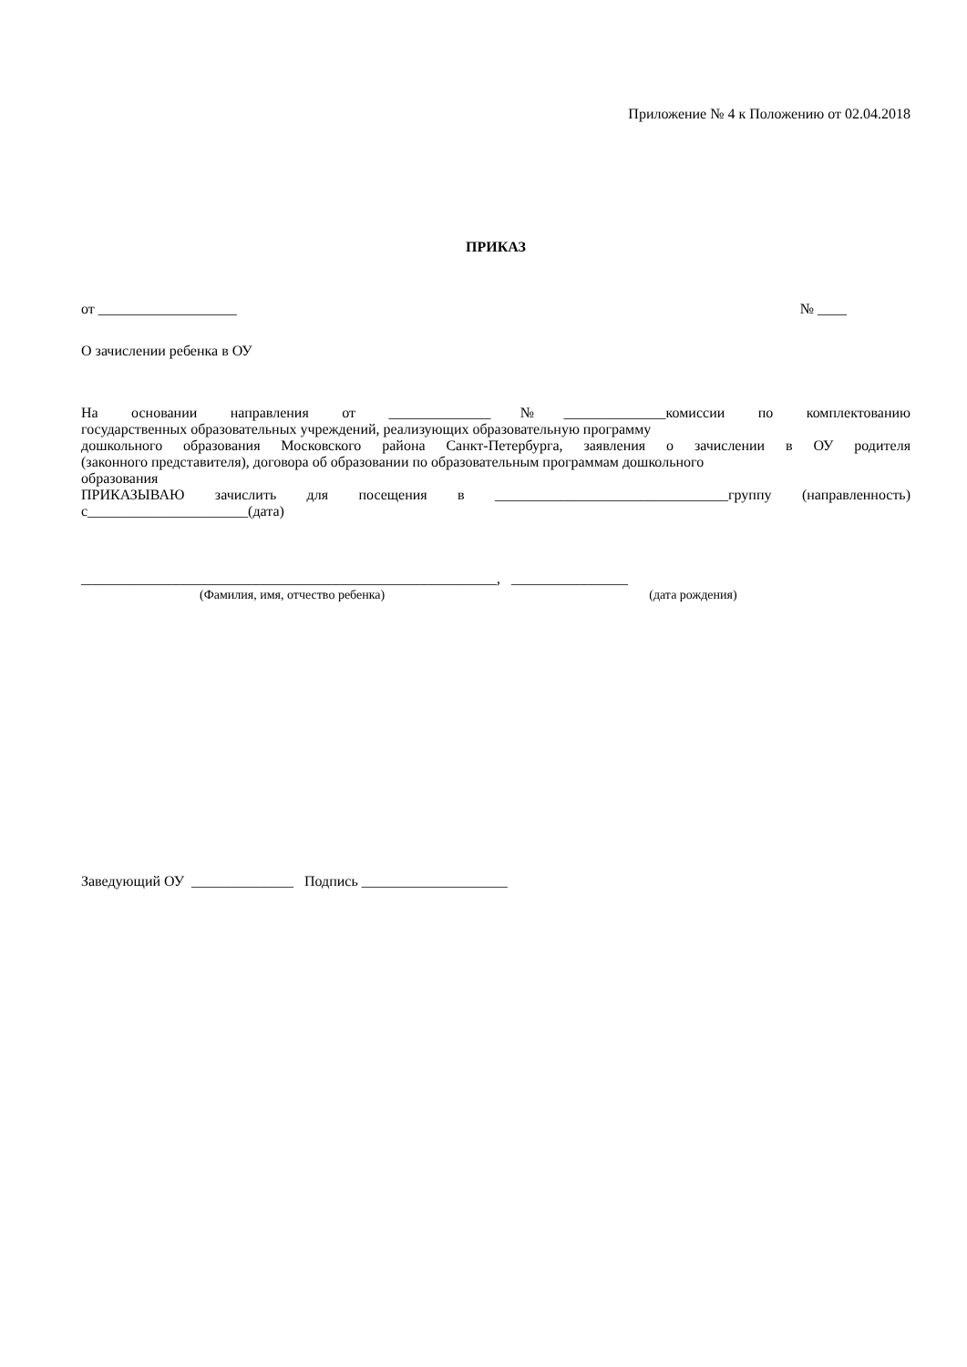Приложение № 4 к Положению от 02.04.2018
ПРИКАЗ
от ___________________ № ____
О зачислении ребенка в ОУ
На основании направления от ______________№______________комиссии по комплектованию
государственных образовательных учреждений, реализующих образовательную программу
дошкольного образования Московского района Санкт-Петербурга, заявления о зачислении в ОУ родителя
(законного представителя), договора об образовании по образовательным программам дошкольного
образования
ПРИКАЗЫВАЮ зачислить для посещения в ________________________________группу (направленность)
с______________________(дата)
_________________________________________________________, ________________
(Фамилия, имя, отчество ребенка) (дата рождения)
Заведующий ОУ ______________ Подпись ____________________